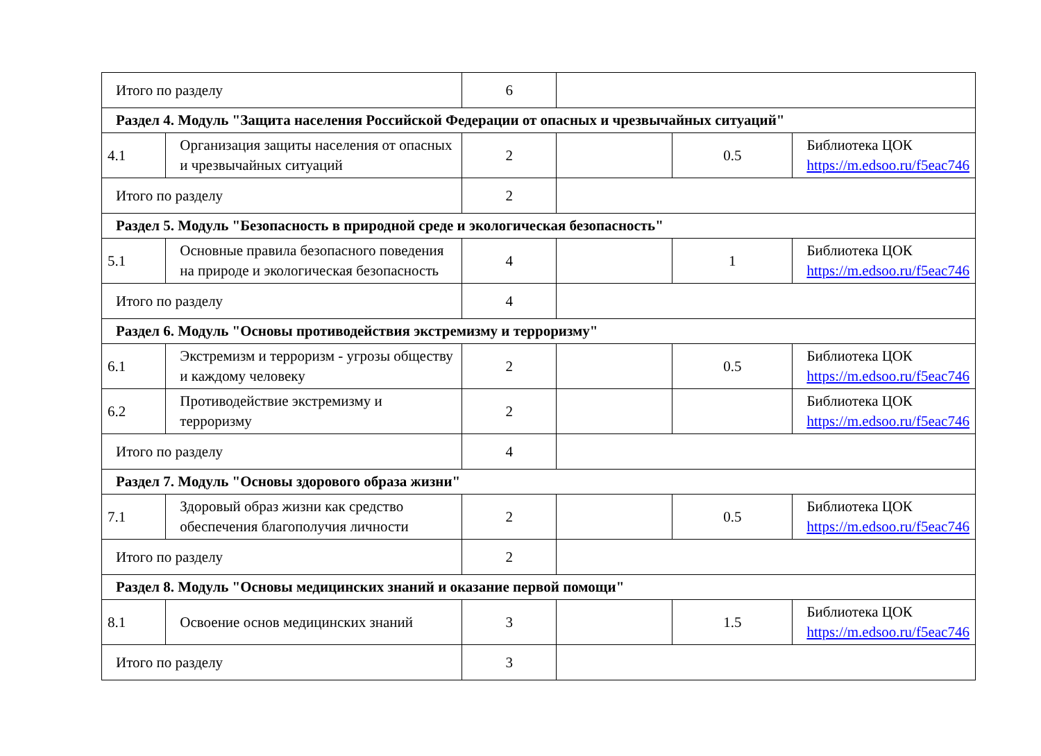| Итого по разделу | | 6 | | | |
| Раздел 4. Модуль "Защита населения Российской Федерации от опасных и чрезвычайных ситуаций" | | | | | |
| 4.1 | Организация защиты населения от опасных и чрезвычайных ситуаций | 2 | | 0.5 | Библиотека ЦОК https://m.edsoo.ru/f5eac746 |
| Итого по разделу | | 2 | | | |
| Раздел 5. Модуль "Безопасность в природной среде и экологическая безопасность" | | | | | |
| 5.1 | Основные правила безопасного поведения на природе и экологическая безопасность | 4 | | 1 | Библиотека ЦОК https://m.edsoo.ru/f5eac746 |
| Итого по разделу | | 4 | | | |
| Раздел 6. Модуль "Основы противодействия экстремизму и терроризму" | | | | | |
| 6.1 | Экстремизм и терроризм - угрозы обществу и каждому человеку | 2 | | 0.5 | Библиотека ЦОК https://m.edsoo.ru/f5eac746 |
| 6.2 | Противодействие экстремизму и терроризму | 2 | | | Библиотека ЦОК https://m.edsoo.ru/f5eac746 |
| Итого по разделу | | 4 | | | |
| Раздел 7. Модуль "Основы здорового образа жизни" | | | | | |
| 7.1 | Здоровый образ жизни как средство обеспечения благополучия личности | 2 | | 0.5 | Библиотека ЦОК https://m.edsoo.ru/f5eac746 |
| Итого по разделу | | 2 | | | |
| Раздел 8. Модуль "Основы медицинских знаний и оказание первой помощи" | | | | | |
| 8.1 | Освоение основ медицинских знаний | 3 | | 1.5 | Библиотека ЦОК https://m.edsoo.ru/f5eac746 |
| Итого по разделу | | 3 | | | |